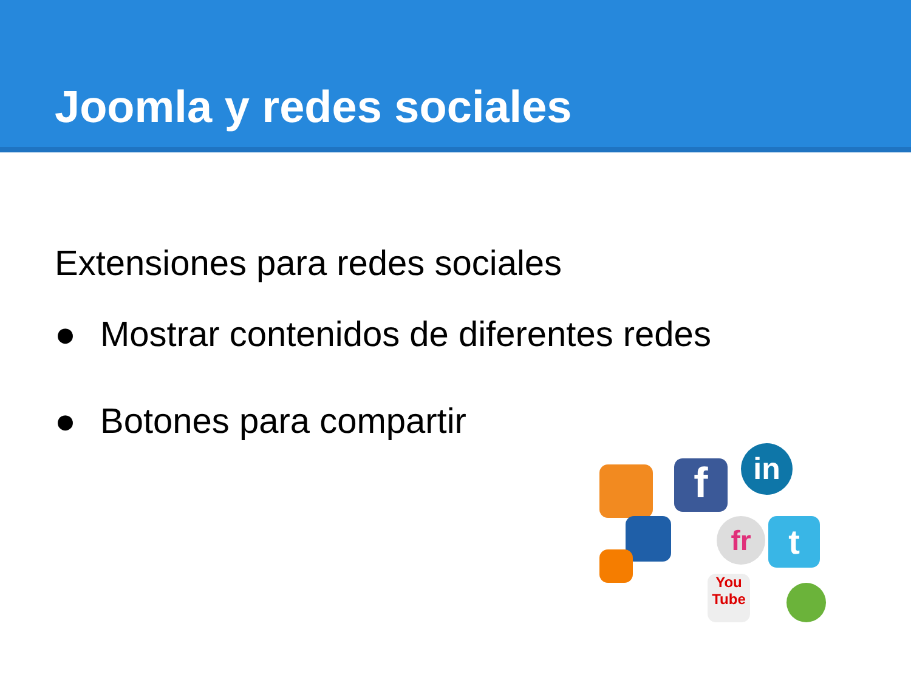Joomla y redes sociales
Extensiones para redes sociales
● Mostrar contenidos de diferentes redes
● Botones para compartir
f in
fr t
You Tube